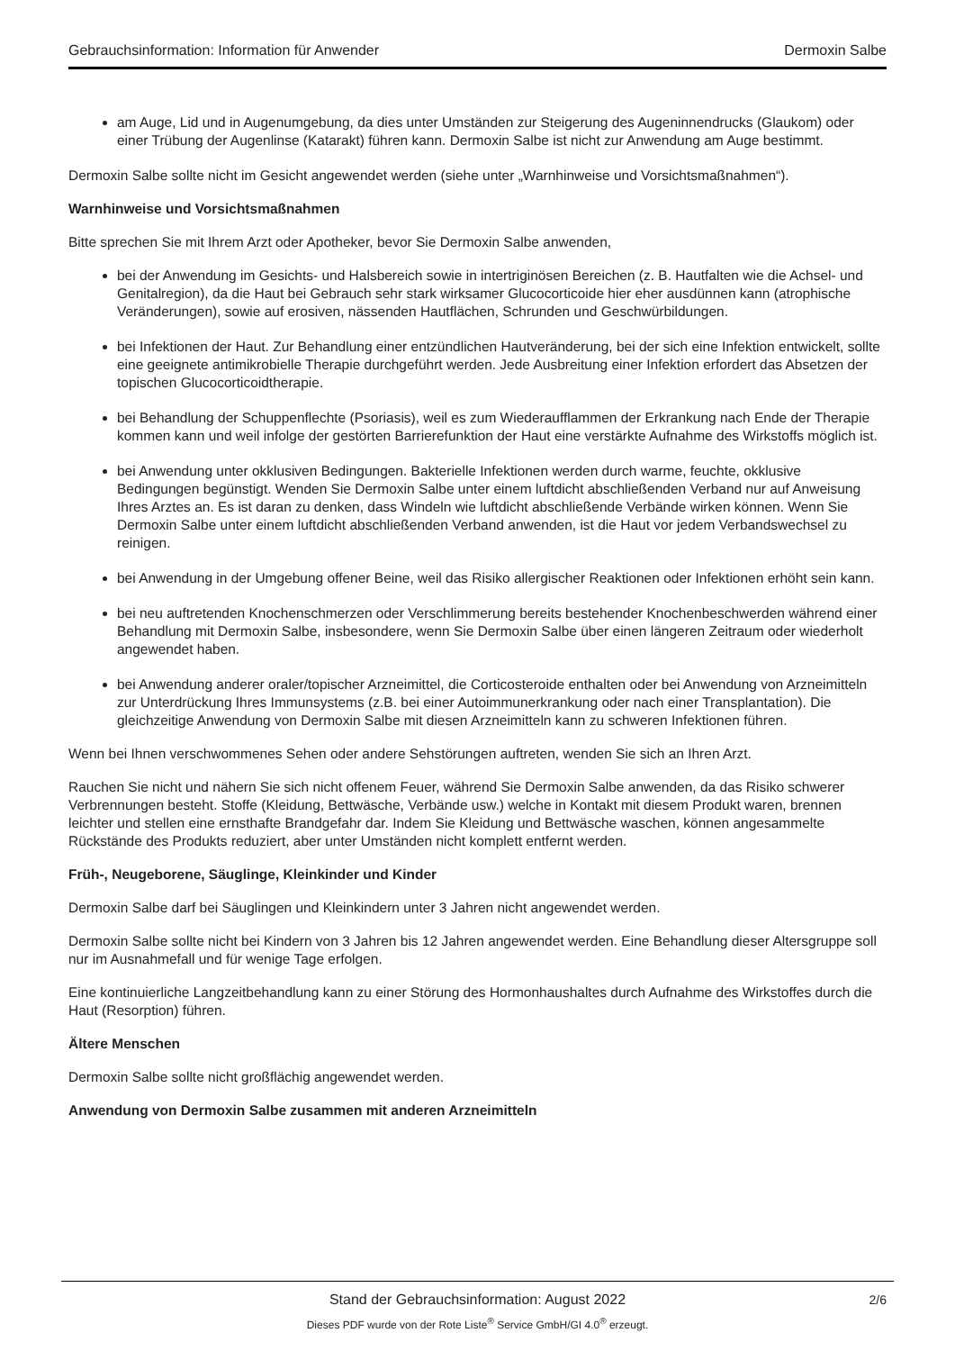Gebrauchsinformation: Information für Anwender Dermoxin Salbe
am Auge, Lid und in Augenumgebung, da dies unter Umständen zur Steigerung des Augeninnendrucks (Glaukom) oder einer Trübung der Augenlinse (Katarakt) führen kann. Dermoxin Salbe ist nicht zur Anwendung am Auge bestimmt.
Dermoxin Salbe sollte nicht im Gesicht angewendet werden (siehe unter „Warnhinweise und Vorsichtsmaßnahmen“).
Warnhinweise und Vorsichtsmaßnahmen
Bitte sprechen Sie mit Ihrem Arzt oder Apotheker, bevor Sie Dermoxin Salbe anwenden,
bei der Anwendung im Gesichts- und Halsbereich sowie in intertriginösen Bereichen (z. B. Hautfalten wie die Achsel- und Genitalregion), da die Haut bei Gebrauch sehr stark wirksamer Glucocorticoide hier eher ausdünnen kann (atrophische Veränderungen), sowie auf erosiven, nässenden Hautflächen, Schrunden und Geschwürbildungen.
bei Infektionen der Haut. Zur Behandlung einer entzündlichen Hautveränderung, bei der sich eine Infektion entwickelt, sollte eine geeignete antimikrobielle Therapie durchgeführt werden. Jede Ausbreitung einer Infektion erfordert das Absetzen der topischen Glucocorticoidtherapie.
bei Behandlung der Schuppenflechte (Psoriasis), weil es zum Wiederaufflammen der Erkrankung nach Ende der Therapie kommen kann und weil infolge der gestörten Barrierefunktion der Haut eine verstärkte Aufnahme des Wirkstoffs möglich ist.
bei Anwendung unter okklusiven Bedingungen. Bakterielle Infektionen werden durch warme, feuchte, okklusive Bedingungen begünstigt. Wenden Sie Dermoxin Salbe unter einem luftdicht abschließenden Verband nur auf Anweisung Ihres Arztes an. Es ist daran zu denken, dass Windeln wie luftdicht abschließende Verbände wirken können. Wenn Sie Dermoxin Salbe unter einem luftdicht abschließenden Verband anwenden, ist die Haut vor jedem Verbandswechsel zu reinigen.
bei Anwendung in der Umgebung offener Beine, weil das Risiko allergischer Reaktionen oder Infektionen erhöht sein kann.
bei neu auftretenden Knochenschmerzen oder Verschlimmerung bereits bestehender Knochenbeschwerden während einer Behandlung mit Dermoxin Salbe, insbesondere, wenn Sie Dermoxin Salbe über einen längeren Zeitraum oder wiederholt angewendet haben.
bei Anwendung anderer oraler/topischer Arzneimittel, die Corticosteroide enthalten oder bei Anwendung von Arzneimitteln zur Unterdrückung Ihres Immunsystems (z.B. bei einer Autoimmunerkrankung oder nach einer Transplantation). Die gleichzeitige Anwendung von Dermoxin Salbe mit diesen Arzneimitteln kann zu schweren Infektionen führen.
Wenn bei Ihnen verschwommenes Sehen oder andere Sehstörungen auftreten, wenden Sie sich an Ihren Arzt.
Rauchen Sie nicht und nähern Sie sich nicht offenem Feuer, während Sie Dermoxin Salbe anwenden, da das Risiko schwerer Verbrennungen besteht. Stoffe (Kleidung, Bettwäsche, Verbände usw.) welche in Kontakt mit diesem Produkt waren, brennen leichter und stellen eine ernsthafte Brandgefahr dar. Indem Sie Kleidung und Bettwäsche waschen, können angesammelte Rückstände des Produkts reduziert, aber unter Umständen nicht komplett entfernt werden.
Früh-, Neugeborene, Säuglinge, Kleinkinder und Kinder
Dermoxin Salbe darf bei Säuglingen und Kleinkindern unter 3 Jahren nicht angewendet werden.
Dermoxin Salbe sollte nicht bei Kindern von 3 Jahren bis 12 Jahren angewendet werden. Eine Behandlung dieser Altersgruppe soll nur im Ausnahmefall und für wenige Tage erfolgen.
Eine kontinuierliche Langzeitbehandlung kann zu einer Störung des Hormonhaushaltes durch Aufnahme des Wirkstoffes durch die Haut (Resorption) führen.
Ältere Menschen
Dermoxin Salbe sollte nicht großflächig angewendet werden.
Anwendung von Dermoxin Salbe zusammen mit anderen Arzneimitteln
Stand der Gebrauchsinformation: August 2022
2/6
Dieses PDF wurde von der Rote Liste<sup>®</sup> Service GmbH/GI 4.0<sup>®</sup> erzeugt.